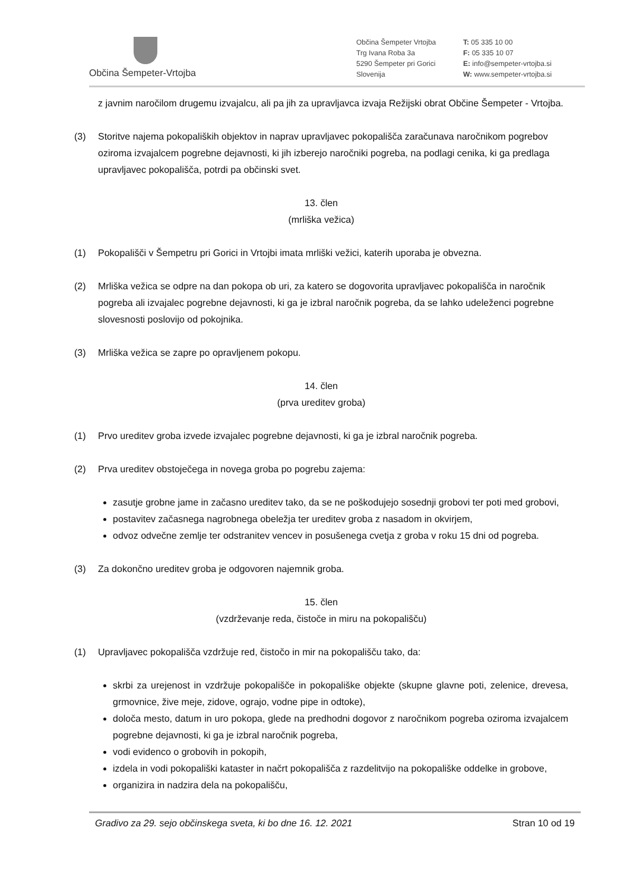Občina Šempeter-Vrtojba
Občina Šempeter Vrtojba
Trg Ivana Roba 3a
5290 Šempeter pri Gorici
Slovenija
T: 05 335 10 00
F: 05 335 10 07
E: info@sempeter-vrtojba.si
W: www.sempeter-vrtojba.si
z javnim naročilom drugemu izvajalcu, ali pa jih za upravljavca izvaja Režijski obrat Občine Šempeter - Vrtojba.
(3) Storitve najema pokopaliških objektov in naprav upravljavec pokopališča zaračunava naročnikom pogrebov oziroma izvajalcem pogrebne dejavnosti, ki jih izberejo naročniki pogreba, na podlagi cenika, ki ga predlaga upravljavec pokopališča, potrdi pa občinski svet.
13. člen
(mrliška vežica)
(1) Pokopališči v Šempetru pri Gorici in Vrtojbi imata mrliški vežici, katerih uporaba je obvezna.
(2) Mrliška vežica se odpre na dan pokopa ob uri, za katero se dogovorita upravljavec pokopališča in naročnik pogreba ali izvajalec pogrebne dejavnosti, ki ga je izbral naročnik pogreba, da se lahko udeleženci pogrebne slovesnosti poslovijo od pokojnika.
(3) Mrliška vežica se zapre po opravljenem pokopu.
14. člen
(prva ureditev groba)
(1) Prvo ureditev groba izvede izvajalec pogrebne dejavnosti, ki ga je izbral naročnik pogreba.
(2) Prva ureditev obstoječega in novega groba po pogrebu zajema:
zasutje grobne jame in začasno ureditev tako, da se ne poškodujejo sosednji grobovi ter poti med grobovi,
postavitev začasnega nagrobnega obeležja ter ureditev groba z nasadom in okvirjem,
odvoz odvečne zemlje ter odstranitev vencev in posušenega cvetja z groba v roku 15 dni od pogreba.
(3) Za dokončno ureditev groba je odgovoren najemnik groba.
15. člen
(vzdrževanje reda, čistoče in miru na pokopališču)
(1) Upravljavec pokopališča vzdržuje red, čistočo in mir na pokopališču tako, da:
skrbi za urejenost in vzdržuje pokopališče in pokopališke objekte (skupne glavne poti, zelenice, drevesa, grmovnice, žive meje, zidove, ograjo, vodne pipe in odtoke),
določa mesto, datum in uro pokopa, glede na predhodni dogovor z naročnikom pogreba oziroma izvajalcem pogrebne dejavnosti, ki ga je izbral naročnik pogreba,
vodi evidenco o grobovih in pokopih,
izdela in vodi pokopališki kataster in načrt pokopališča z razdelitvijo na pokopališke oddelke in grobove,
organizira in nadzira dela na pokopališču,
Gradivo za 29. sejo občinskega sveta, ki bo dne 16. 12. 2021 Stran 10 od 19